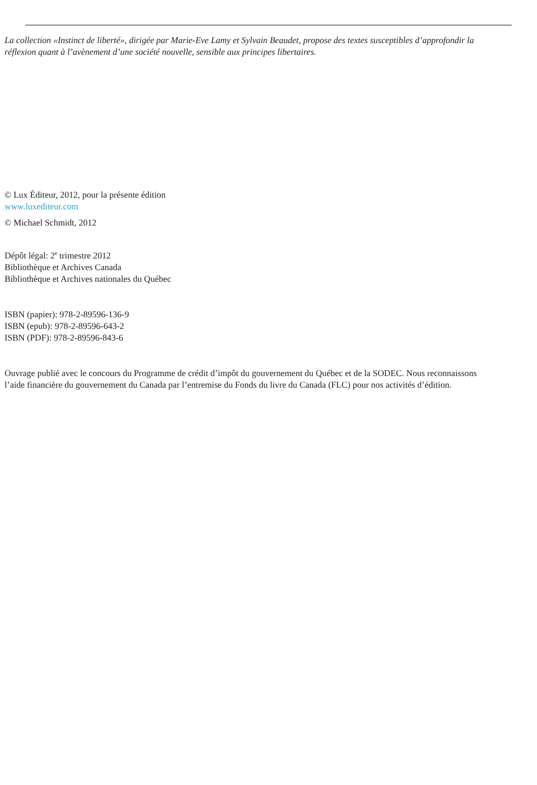La collection «Instinct de liberté», dirigée par Marie-Eve Lamy et Sylvain Beaudet, propose des textes susceptibles d’approfondir la
réflexion quant à l’avènement d’une société nouvelle, sensible aux principes libertaires.
© Lux Éditeur, 2012, pour la présente édition
www.luxediteur.com
© Michael Schmidt, 2012
Dépôt légal: 2<sup>e</sup> trimestre 2012
Bibliothèque et Archives Canada
Bibliothèque et Archives nationales du Québec
ISBN (papier): 978-2-89596-136-9
ISBN (epub): 978-2-89596-643-2
ISBN (PDF): 978-2-89596-843-6
Ouvrage publié avec le concours du Programme de crédit d’impôt du gouvernement du Québec et de la SODEC. Nous reconnaissons
l’aide financière du gouvernement du Canada par l’entremise du Fonds du livre du Canada (FLC) pour nos activités d’édition.